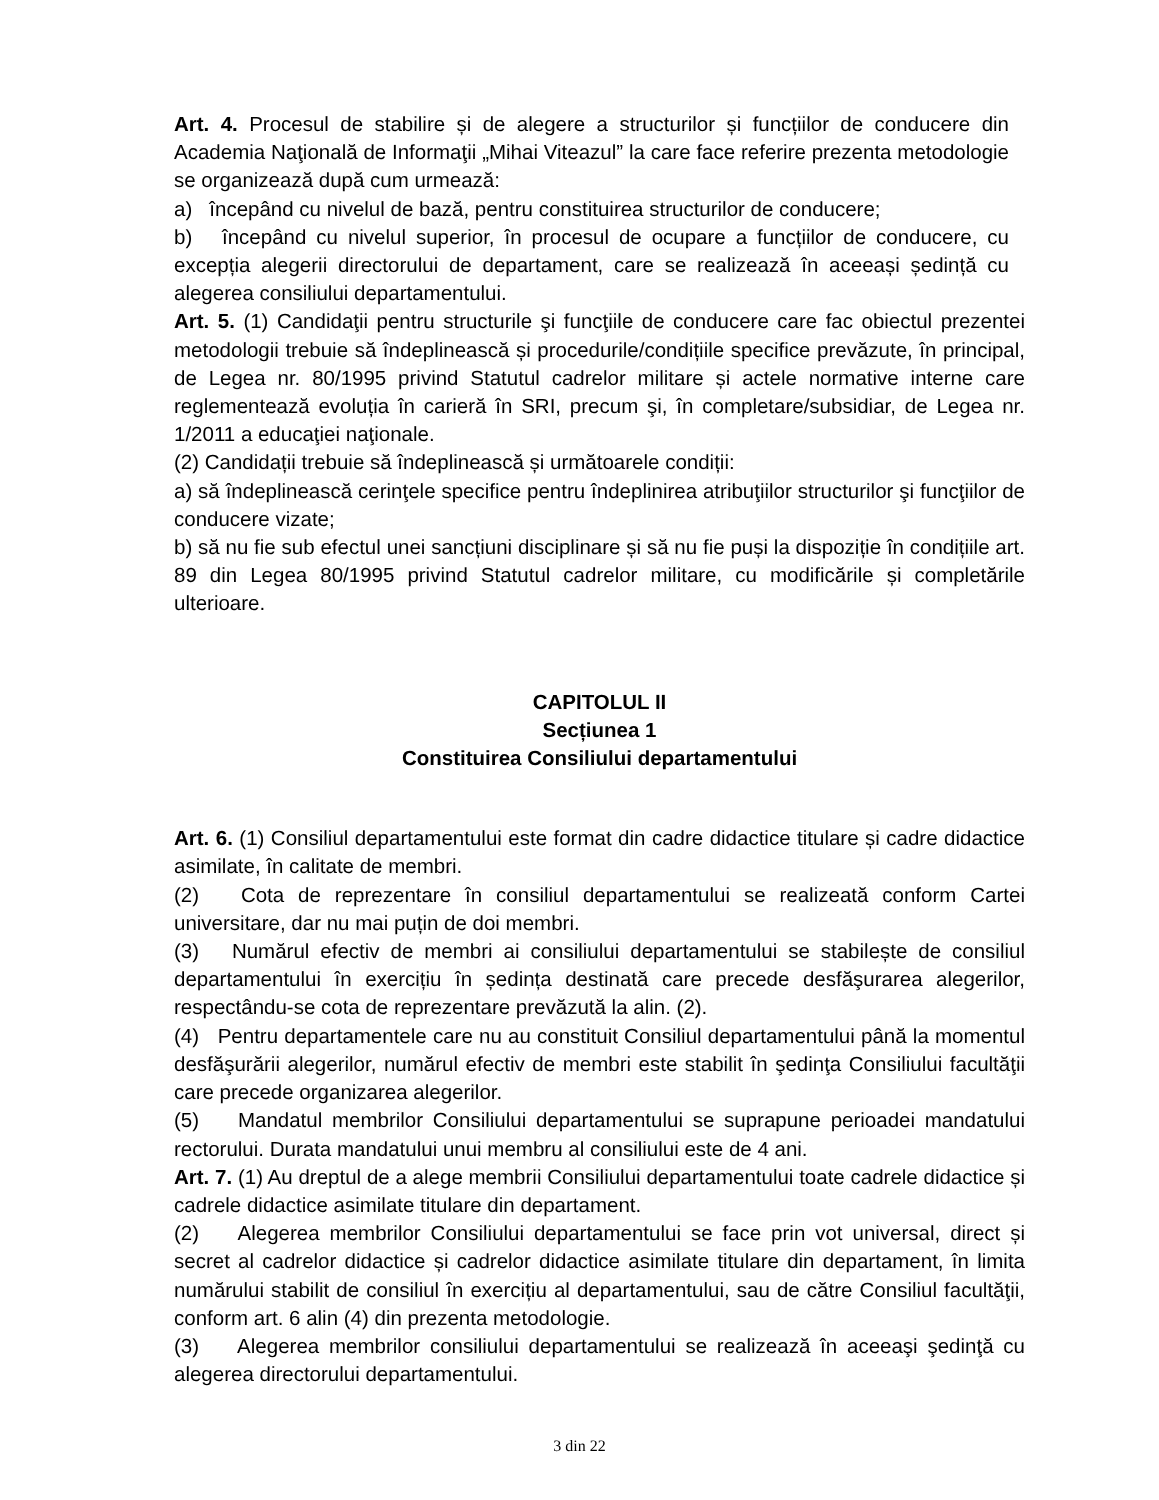Art. 4. Procesul de stabilire și de alegere a structurilor și funcțiilor de conducere din Academia Naţională de Informaţii „Mihai Viteazul” la care face referire prezenta metodologie se organizează după cum urmează:
a) începând cu nivelul de bază, pentru constituirea structurilor de conducere;
b) începând cu nivelul superior, în procesul de ocupare a funcțiilor de conducere, cu excepția alegerii directorului de departament, care se realizează în aceeași ședință cu alegerea consiliului departamentului.
Art. 5. (1) Candidaţii pentru structurile şi funcţiile de conducere care fac obiectul prezentei metodologii trebuie să îndeplinească și procedurile/condițiile specifice prevăzute, în principal, de Legea nr. 80/1995 privind Statutul cadrelor militare și actele normative interne care reglementează evoluția în carieră în SRI, precum şi, în completare/subsidiar, de Legea nr. 1/2011 a educaţiei naţionale.
(2) Candidații trebuie să îndeplinească și următoarele condiții:
a) să îndeplinească cerinţele specifice pentru îndeplinirea atribuţiilor structurilor şi funcţiilor de conducere vizate;
b) să nu fie sub efectul unei sancțiuni disciplinare și să nu fie puși la dispoziție în condițiile art. 89 din Legea 80/1995 privind Statutul cadrelor militare, cu modificările și completările ulterioare.
CAPITOLUL II
Secțiunea 1
Constituirea Consiliului departamentului
Art. 6. (1) Consiliul departamentului este format din cadre didactice titulare și cadre didactice asimilate, în calitate de membri.
(2) Cota de reprezentare în consiliul departamentului se realizeată conform Cartei universitare, dar nu mai puțin de doi membri.
(3) Numărul efectiv de membri ai consiliului departamentului se stabilește de consiliul departamentului în exercițiu în ședința destinată care precede desfăşurarea alegerilor, respectându-se cota de reprezentare prevăzută la alin. (2).
(4) Pentru departamentele care nu au constituit Consiliul departamentului până la momentul desfăşurării alegerilor, numărul efectiv de membri este stabilit în şedinţa Consiliului facultăţii care precede organizarea alegerilor.
(5) Mandatul membrilor Consiliului departamentului se suprapune perioadei mandatului rectorului. Durata mandatului unui membru al consiliului este de 4 ani.
Art. 7. (1) Au dreptul de a alege membrii Consiliului departamentului toate cadrele didactice și cadrele didactice asimilate titulare din departament.
(2) Alegerea membrilor Consiliului departamentului se face prin vot universal, direct și secret al cadrelor didactice și cadrelor didactice asimilate titulare din departament, în limita numărului stabilit de consiliul în exercițiu al departamentului, sau de către Consiliul facultăţii, conform art. 6 alin (4) din prezenta metodologie.
(3) Alegerea membrilor consiliului departamentului se realizează în aceeaşi şedinţă cu alegerea directorului departamentului.
3 din 22